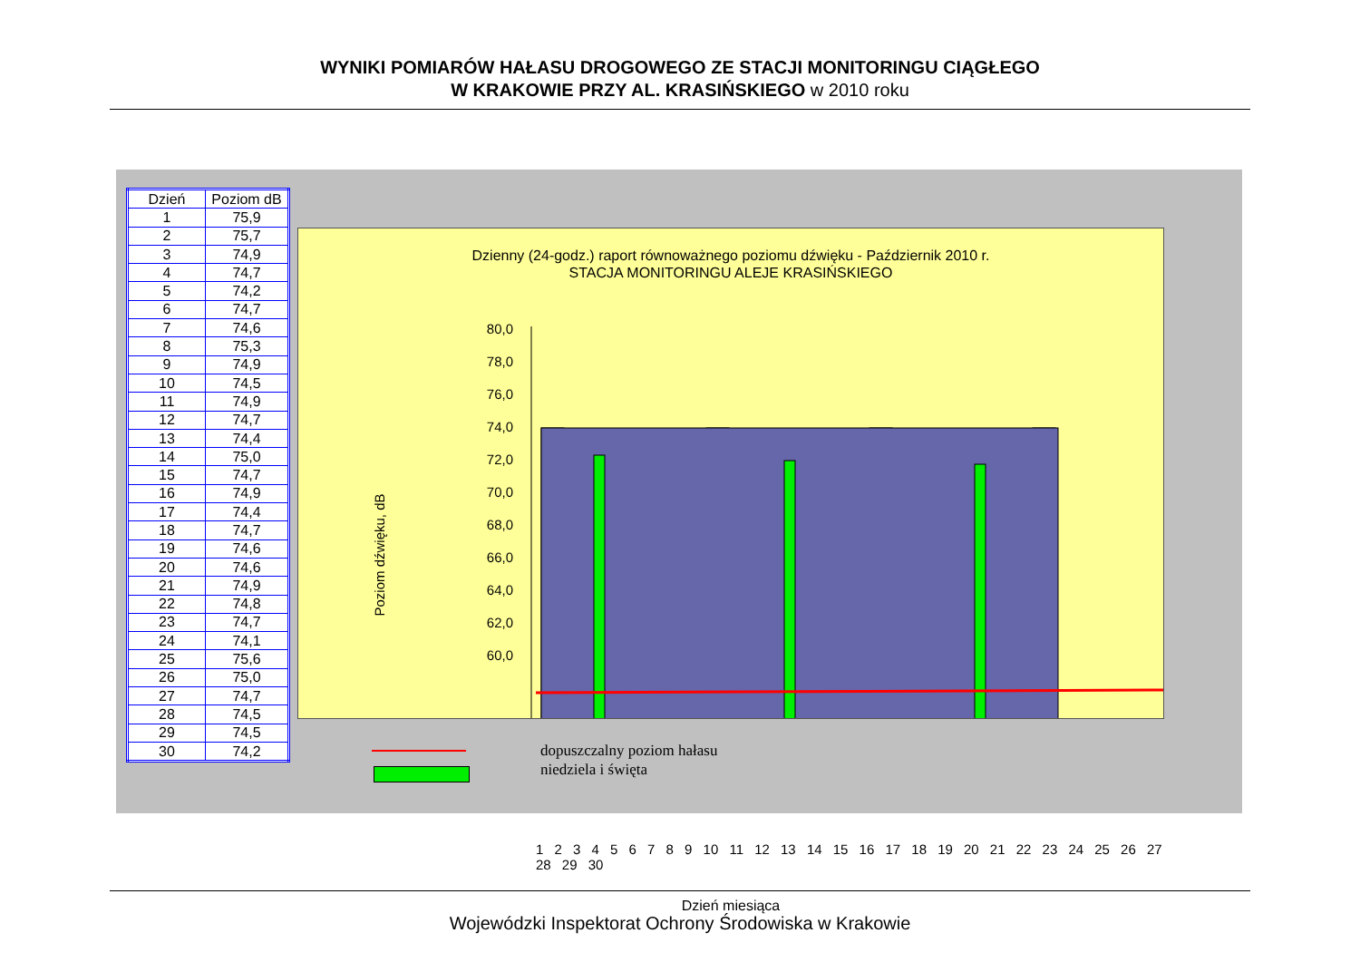WYNIKI POMIARÓW HAŁASU DROGOWEGO ZE STACJI MONITORINGU CIĄGŁEGO
W KRAKOWIE PRZY AL. KRASIŃSKIEGO w 2010 roku
| Dzień | Poziom dB |
| --- | --- |
| 1 | 75,9 |
| 2 | 75,7 |
| 3 | 74,9 |
| 4 | 74,7 |
| 5 | 74,2 |
| 6 | 74,7 |
| 7 | 74,6 |
| 8 | 75,3 |
| 9 | 74,9 |
| 10 | 74,5 |
| 11 | 74,9 |
| 12 | 74,7 |
| 13 | 74,4 |
| 14 | 75,0 |
| 15 | 74,7 |
| 16 | 74,9 |
| 17 | 74,4 |
| 18 | 74,7 |
| 19 | 74,6 |
| 20 | 74,6 |
| 21 | 74,9 |
| 22 | 74,8 |
| 23 | 74,7 |
| 24 | 74,1 |
| 25 | 75,6 |
| 26 | 75,0 |
| 27 | 74,7 |
| 28 | 74,5 |
| 29 | 74,5 |
| 30 | 74,2 |
Dzienny (24-godz.) raport równoważnego poziomu dźwięku - Październik 2010 r.
STACJA MONITORINGU ALEJE KRASIŃSKIEGO
Poziom dźwięku, dB
80,0
78,0
76,0
74,0
72,0
70,0
68,0
66,0
64,0
62,0
60,0
1 2 3 4 5 6 7 8 9 10 11 12 13 14 15 16 17 18 19 20 21 22 23 24 25 26 27 28 29 30
Dzień miesiąca
dopuszczalny poziom hałasu
niedziela i święta
Wojewódzki Inspektorat Ochrony Środowiska w Krakowie